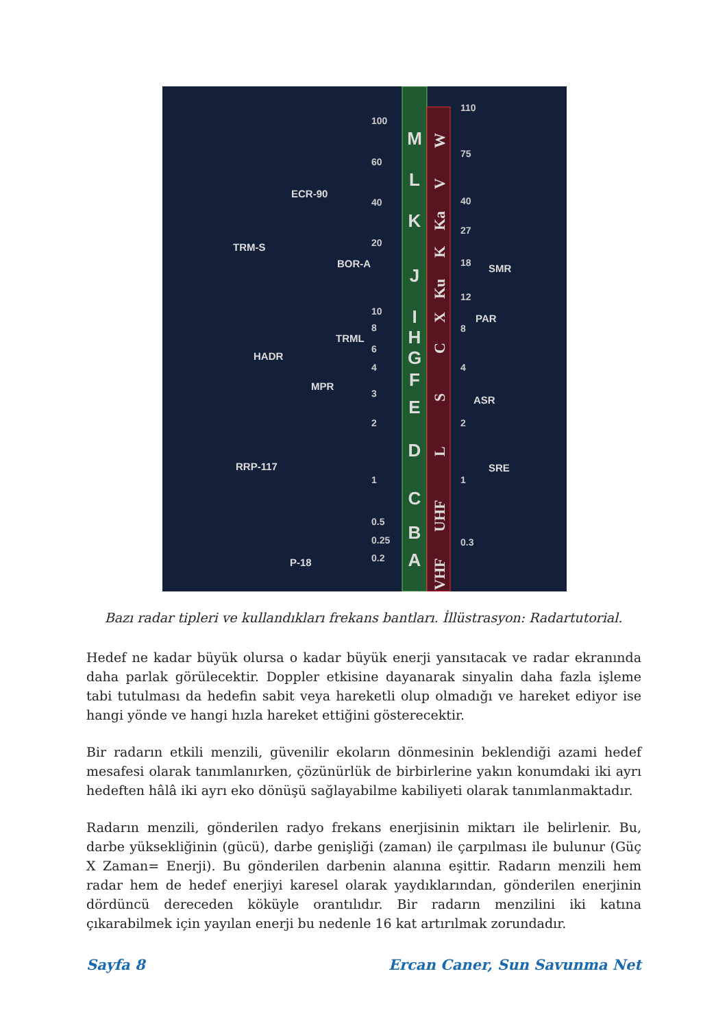M
L
K
J
I
H
G
F
E
D
C
B
A
100
60
40
20
10
8
6
4
3
2
1
0.5
0.25
0.2
110
75
40
27
18
12
8
4
2
1
0.3
ECR-90
TRM-S
BOR-A
TRML
HADR
MPR
RRP-117
P-18
SMR
PAR
ASR
SRE
W
V
Ka
K
Ku
X
C
S
L
UHF
VHF
Bazı radar tipleri ve kullandıkları frekans bantları. İllüstrasyon: Radartutorial.
Hedef ne kadar büyük olursa o kadar büyük enerji yansıtacak ve radar ekranında daha parlak görülecektir. Doppler etkisine dayanarak sinyalin daha fazla işleme tabi tutulması da hedefin sabit veya hareketli olup olmadığı ve hareket ediyor ise hangi yönde ve hangi hızla hareket ettiğini gösterecektir.
Bir radarın etkili menzili, güvenilir ekoların dönmesinin beklendiği azami hedef mesafesi olarak tanımlanırken, çözünürlük de birbirlerine yakın konumdaki iki ayrı hedeften hâlâ iki ayrı eko dönüşü sağlayabilme kabiliyeti olarak tanımlanmaktadır.
Radarın menzili, gönderilen radyo frekans enerjisinin miktarı ile belirlenir. Bu, darbe yüksekliğinin (gücü), darbe genişliği (zaman) ile çarpılması ile bulunur (Güç X Zaman= Enerji). Bu gönderilen darbenin alanına eşittir. Radarın menzili hem radar hem de hedef enerjiyi karesel olarak yaydıklarından, gönderilen enerjinin dördüncü dereceden köküyle orantılıdır. Bir radarın menzilini iki katına çıkarabilmek için yayılan enerji bu nedenle 16 kat artırılmak zorundadır.
Sayfa 8 Ercan Caner, Sun Savunma Net